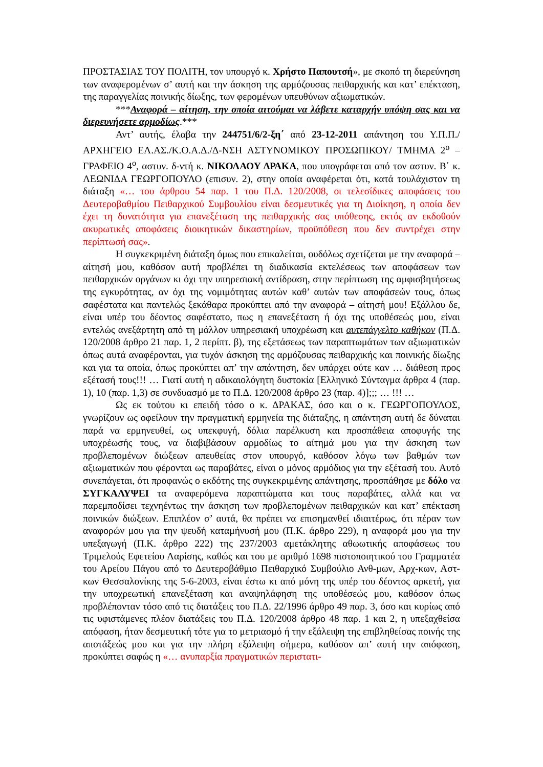ΠΡΟΣΤΑΣΙΑΣ ΤΟΥ ΠΟΛΙΤΗ, τον υπουργό κ. Χρήστο Παπουτσή», με σκοπό τη διερεύνηση των αναφερομένων σ’ αυτή και την άσκηση της αρμόζουσας πειθαρχικής και κατ’ επέκταση, της παραγγελίας ποινικής δίωξης, των φερομένων υπευθύνων αξιωματικών.
***Αναφορά – αίτηση, την οποία αιτούμαι να λάβετε καταρχήν υπόψη σας και να διερευνήσετε αρμοδίως.***
Αντ’ αυτής, έλαβα την 244751/6/2-ξη΄ από 23-12-2011 απάντηση του Υ.Π.Π./ΑΡΧΗΓΕΙΟ ΕΛ.ΑΣ./Κ.Ο.Α.Δ./Δ-ΝΣΗ ΑΣΤΥΝΟΜΙΚΟΥ ΠΡΟΣΩΠΙΚΟΥ/ ΤΜΗΜΑ 2<sup>ο</sup> – ΓΡΑΦΕΙΟ 4<sup>ο</sup>, αστυν. δ-ντή κ. ΝΙΚΟΛΑΟΥ ΔΡΑΚΑ, που υπογράφεται από τον αστυν. Β΄ κ. ΛΕΩΝΙΔΑ ΓΕΩΡΓΟΠΟΥΛΟ (επισυν. 2), στην οποία αναφέρεται ότι, κατά τουλάχιστον τη διάταξη «… του άρθρου 54 παρ. 1 του Π.Δ. 120/2008, οι τελεσίδικες αποφάσεις του Δευτεροβαθμίου Πειθαρχικού Συμβουλίου είναι δεσμευτικές για τη Διοίκηση, η οποία δεν έχει τη δυνατότητα για επανεξέταση της πειθαρχικής σας υπόθεσης, εκτός αν εκδοθούν ακυρωτικές αποφάσεις διοικητικών δικαστηρίων, προϋπόθεση που δεν συντρέχει στην περίπτωσή σας».
Η συγκεκριμένη διάταξη όμως που επικαλείται, ουδόλως σχετίζεται με την αναφορά – αίτησή μου, καθόσον αυτή προβλέπει τη διαδικασία εκτελέσεως των αποφάσεων των πειθαρχικών οργάνων κι όχι την υπηρεσιακή αντίδραση, στην περίπτωση της αμφισβητήσεως της εγκυρότητας, αν όχι της νομιμότητας αυτών καθ’ αυτών των αποφάσεών τους, όπως σαφέστατα και παντελώς ξεκάθαρα προκύπτει από την αναφορά – αίτησή μου! Εξάλλου δε, είναι υπέρ του δέοντος σαφέστατο, πως η επανεξέταση ή όχι της υποθέσεώς μου, είναι εντελώς ανεξάρτητη από τη μάλλον υπηρεσιακή υποχρέωση και αυτεπάγγελτο καθήκον (Π.Δ. 120/2008 άρθρο 21 παρ. 1, 2 περίπτ. β), της εξετάσεως των παραπτωμάτων των αξιωματικών όπως αυτά αναφέρονται, για τυχόν άσκηση της αρμόζουσας πειθαρχικής και ποινικής δίωξης και για τα οποία, όπως προκύπτει απ’ την απάντηση, δεν υπάρχει ούτε καν … διάθεση προς εξέτασή τους!!! … Γιατί αυτή η αδικαιολόγητη δυστοκία [Ελληνικό Σύνταγμα άρθρα 4 (παρ. 1), 10 (παρ. 1,3) σε συνδυασμό με το Π.Δ. 120/2008 άρθρο 23 (παρ. 4)];;; … !!! …
Ως εκ τούτου κι επειδή τόσο ο κ. ΔΡΑΚΑΣ, όσο και ο κ. ΓΕΩΡΓΟΠΟΥΛΟΣ, γνωρίζουν ως οφείλουν την πραγματική ερμηνεία της διάταξης, η απάντηση αυτή δε δύναται παρά να ερμηνευθεί, ως υπεκφυγή, δόλια παρέλκυση και προσπάθεια αποφυγής της υποχρέωσής τους, να διαβιβάσουν αρμοδίως το αίτημά μου για την άσκηση των προβλεπομένων διώξεων απευθείας στον υπουργό, καθόσον λόγω των βαθμών των αξιωματικών που φέρονται ως παραβάτες, είναι ο μόνος αρμόδιος για την εξέτασή του. Αυτό συνεπάγεται, ότι προφανώς ο εκδότης της συγκεκριμένης απάντησης, προσπάθησε με δόλο να ΣΥΓΚΑΛΥΨΕΙ τα αναφερόμενα παραπτώματα και τους παραβάτες, αλλά και να παρεμποδίσει τεχνηέντως την άσκηση των προβλεπομένων πειθαρχικών και κατ’ επέκταση ποινικών διώξεων. Επιπλέον σ’ αυτά, θα πρέπει να επισημανθεί ιδιαιτέρως, ότι πέραν των αναφορών μου για την ψευδή καταμήνυσή μου (Π.Κ. άρθρο 229), η αναφορά μου για την υπεξαγωγή (Π.Κ. άρθρο 222) της 237/2003 αμετάκλητης αθωωτικής αποφάσεως του Τριμελούς Εφετείου Λαρίσης, καθώς και του με αριθμό 1698 πιστοποιητικού του Γραμματέα του Αρείου Πάγου από το Δευτεροβάθμιο Πειθαρχικό Συμβούλιο Ανθ-μων, Αρχ-κων, Αστ-κων Θεσσαλονίκης της 5-6-2003, είναι έστω κι από μόνη της υπέρ του δέοντος αρκετή, για την υποχρεωτική επανεξέταση και αναψηλάφηση της υποθέσεώς μου, καθόσον όπως προβλέπονταν τόσο από τις διατάξεις του Π.Δ. 22/1996 άρθρο 49 παρ. 3, όσο και κυρίως από τις υφιστάμενες πλέον διατάξεις του Π.Δ. 120/2008 άρθρο 48 παρ. 1 και 2, η υπεξαχθείσα απόφαση, ήταν δεσμευτική τότε για το μετριασμό ή την εξάλειψη της επιβληθείσας ποινής της αποτάξεώς μου και για την πλήρη εξάλειψη σήμερα, καθόσον απ’ αυτή την απόφαση, προκύπτει σαφώς η «… ανυπαρξία πραγματικών περιστατι-